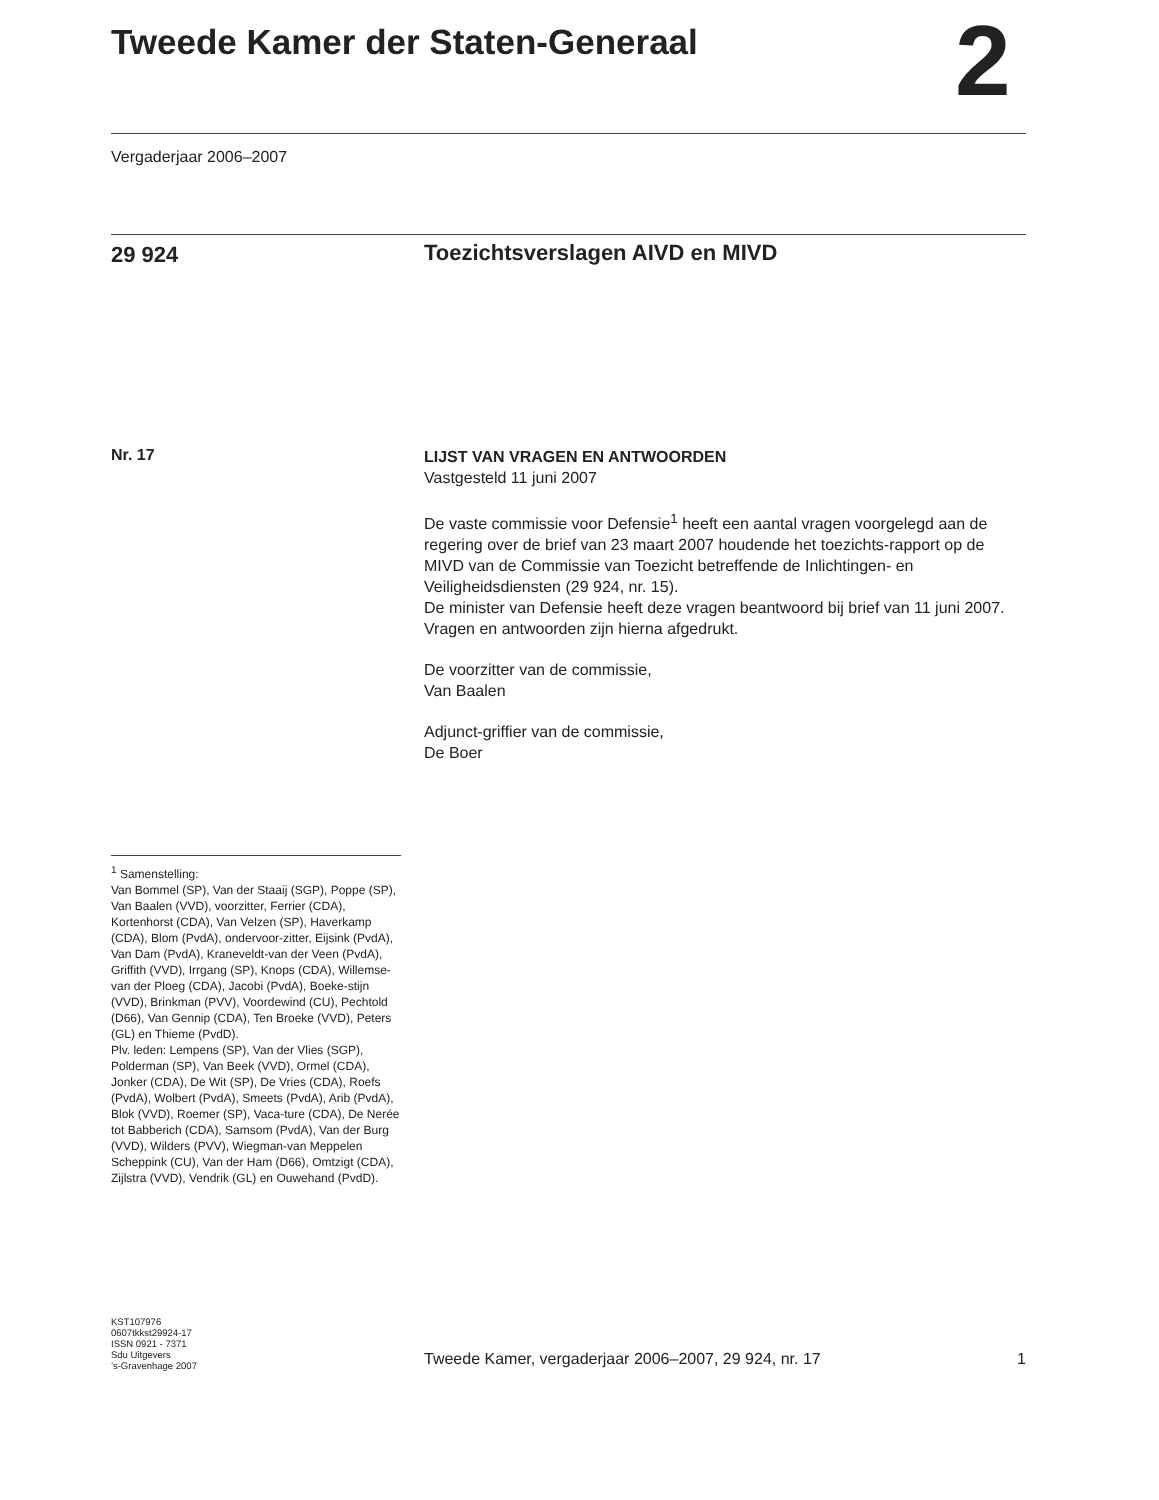Tweede Kamer der Staten-Generaal
2
Vergaderjaar 2006–2007
29 924
Toezichtsverslagen AIVD en MIVD
Nr. 17
LIJST VAN VRAGEN EN ANTWOORDEN
Vastgesteld 11 juni 2007
De vaste commissie voor Defensie<sup>1</sup> heeft een aantal vragen voorgelegd aan de regering over de brief van 23 maart 2007 houdende het toezichts-rapport op de MIVD van de Commissie van Toezicht betreffende de Inlichtingen- en Veiligheidsdiensten (29 924, nr. 15).
De minister van Defensie heeft deze vragen beantwoord bij brief van 11 juni 2007. Vragen en antwoorden zijn hierna afgedrukt.
De voorzitter van de commissie,
Van Baalen
Adjunct-griffier van de commissie,
De Boer
<sup>1</sup> Samenstelling:
Van Bommel (SP), Van der Staaij (SGP), Poppe (SP), Van Baalen (VVD), voorzitter, Ferrier (CDA), Kortenhorst (CDA), Van Velzen (SP), Haverkamp (CDA), Blom (PvdA), ondervoor-zitter, Eijsink (PvdA), Van Dam (PvdA), Kraneveldt-van der Veen (PvdA), Griffith (VVD), Irrgang (SP), Knops (CDA), Willemse-van der Ploeg (CDA), Jacobi (PvdA), Boeke-stijn (VVD), Brinkman (PVV), Voordewind (CU), Pechtold (D66), Van Gennip (CDA), Ten Broeke (VVD), Peters (GL) en Thieme (PvdD).
Plv. leden: Lempens (SP), Van der Vlies (SGP), Polderman (SP), Van Beek (VVD), Ormel (CDA), Jonker (CDA), De Wit (SP), De Vries (CDA), Roefs (PvdA), Wolbert (PvdA), Smeets (PvdA), Arib (PvdA), Blok (VVD), Roemer (SP), Vaca-ture (CDA), De Nerée tot Babberich (CDA), Samsom (PvdA), Van der Burg (VVD), Wilders (PVV), Wiegman-van Meppelen Scheppink (CU), Van der Ham (D66), Omtzigt (CDA), Zijlstra (VVD), Vendrik (GL) en Ouwehand (PvdD).
KST107976
0607tkkst29924-17
ISSN 0921 - 7371
Sdu Uitgevers
’s-Gravenhage 2007
Tweede Kamer, vergaderjaar 2006–2007, 29 924, nr. 17 1